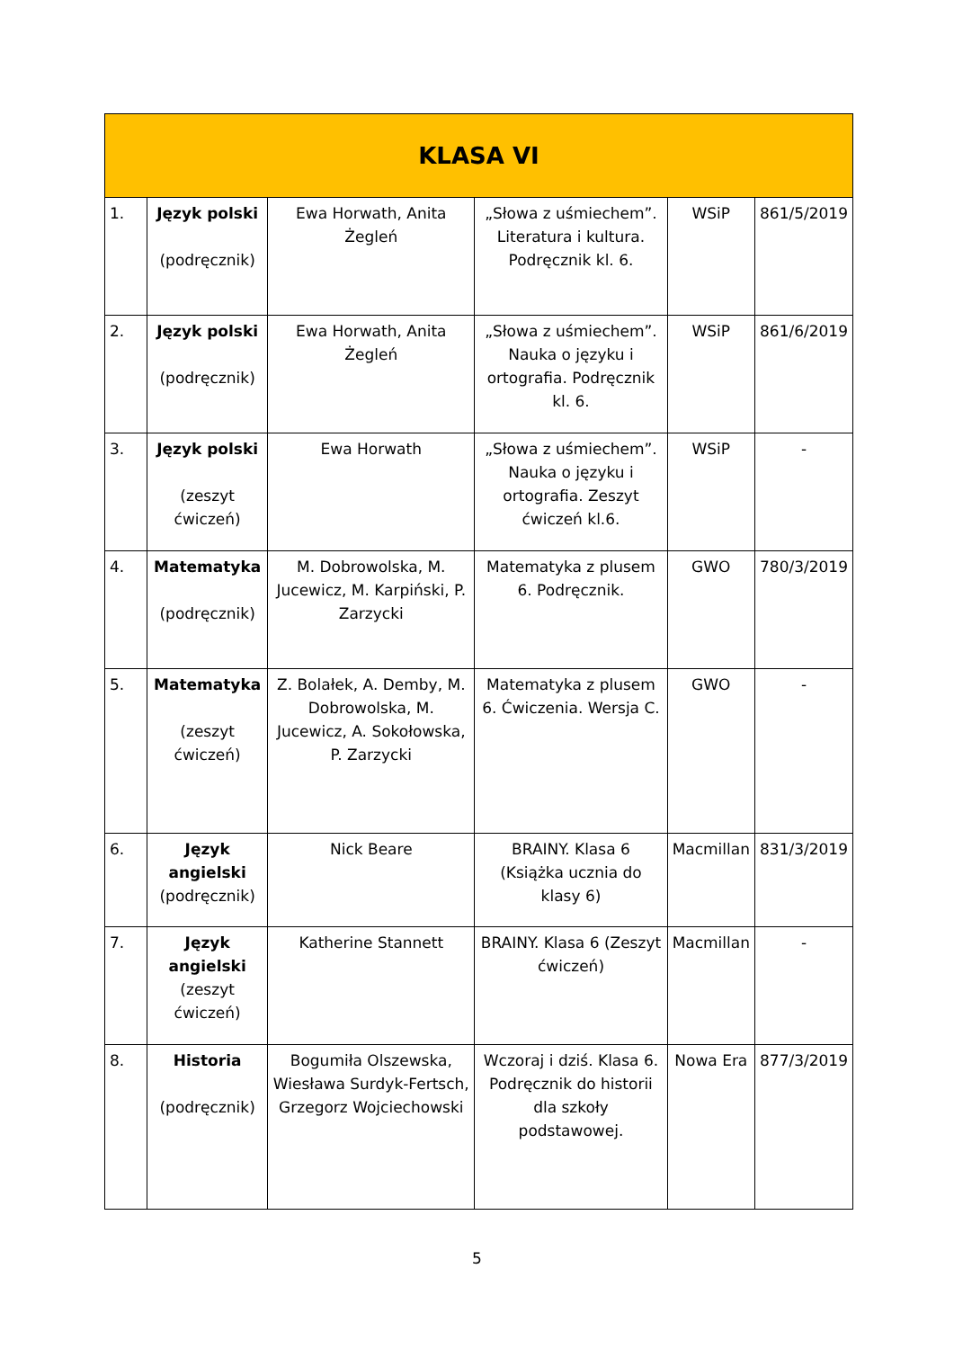| KLASA VI | | | | | |
| --- | --- | --- | --- | --- | --- |
| 1. | Język polski (podręcznik) | Ewa Horwath, Anita Żegleń | „Słowa z uśmiechem”. Literatura i kultura. Podręcznik kl. 6. | WSiP | 861/5/2019 |
| 2. | Język polski (podręcznik) | Ewa Horwath, Anita Żegleń | „Słowa z uśmiechem”. Nauka o języku i ortografia. Podręcznik kl. 6. | WSiP | 861/6/2019 |
| 3. | Język polski (zeszyt ćwiczeń) | Ewa Horwath | „Słowa z uśmiechem”. Nauka o języku i ortografia. Zeszyt ćwiczeń kl.6. | WSiP | - |
| 4. | Matematyka (podręcznik) | M. Dobrowolska, M. Jucewicz, M. Karpiński, P. Zarzycki | Matematyka z plusem 6. Podręcznik. | GWO | 780/3/2019 |
| 5. | Matematyka (zeszyt ćwiczeń) | Z. Bolałek, A. Demby, M. Dobrowolska, M. Jucewicz, A. Sokołowska, P. Zarzycki | Matematyka z plusem 6. Ćwiczenia. Wersja C. | GWO | - |
| 6. | Język angielski (podręcznik) | Nick Beare | BRAINY. Klasa 6 (Książka ucznia do klasy 6) | Macmillan | 831/3/2019 |
| 7. | Język angielski (zeszyt ćwiczeń) | Katherine Stannett | BRAINY. Klasa 6 (Zeszyt ćwiczeń) | Macmillan | - |
| 8. | Historia (podręcznik) | Bogumiła Olszewska, Wiesława Surdyk-Fertsch, Grzegorz Wojciechowski | Wczoraj i dziś. Klasa 6. Podręcznik do historii dla szkoły podstawowej. | Nowa Era | 877/3/2019 |
5